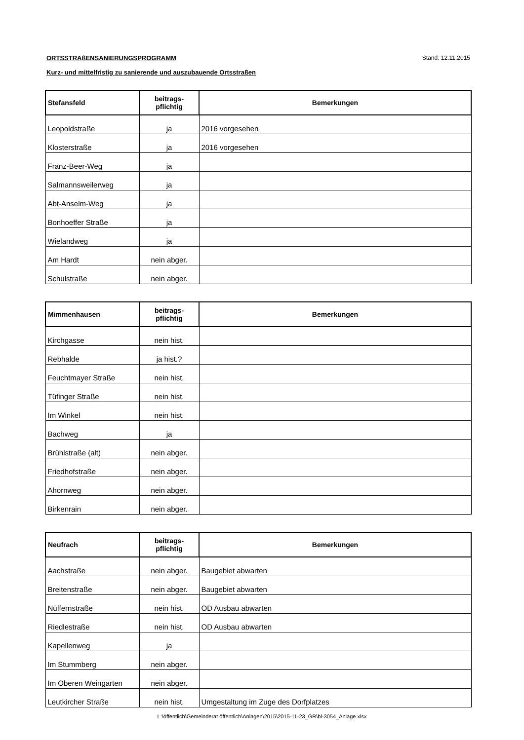Stand: 12.11.2015
ORTSSTRAßENSANIERUNGSPROGRAMM
Kurz- und mittelfristig zu sanierende und auszubauende Ortsstraßen
| Stefansfeld | beitrags- pflichtig | Bemerkungen |
| --- | --- | --- |
| Leopoldstraße | ja | 2016 vorgesehen |
| Klosterstraße | ja | 2016 vorgesehen |
| Franz-Beer-Weg | ja | |
| Salmannsweilerweg | ja | |
| Abt-Anselm-Weg | ja | |
| Bonhoeffer Straße | ja | |
| Wielandweg | ja | |
| Am Hardt | nein abger. | |
| Schulstraße | nein abger. | |
| Mimmenhausen | beitrags- pflichtig | Bemerkungen |
| --- | --- | --- |
| Kirchgasse | nein hist. | |
| Rebhalde | ja hist.? | |
| Feuchtmayer Straße | nein hist. | |
| Tüfinger Straße | nein hist. | |
| Im Winkel | nein hist. | |
| Bachweg | ja | |
| Brühlstraße (alt) | nein abger. | |
| Friedhofstraße | nein abger. | |
| Ahornweg | nein abger. | |
| Birkenrain | nein abger. | |
| Neufrach | beitrags- pflichtig | Bemerkungen |
| --- | --- | --- |
| Aachstraße | nein abger. | Baugebiet abwarten |
| Breitenstraße | nein abger. | Baugebiet abwarten |
| Nüffernstraße | nein hist. | OD Ausbau abwarten |
| Riedlestraße | nein hist. | OD Ausbau abwarten |
| Kapellenweg | ja | |
| Im Stummberg | nein abger. | |
| Im Oberen Weingarten | nein abger. | |
| Leutkircher Straße | nein hist. | Umgestaltung im Zuge des Dorfplatzes |
L:\öffentlich\Gemeinderat öffentlich\Anlagen\2015\2015-11-23_GR\bl-3054_Anlage.xlsx